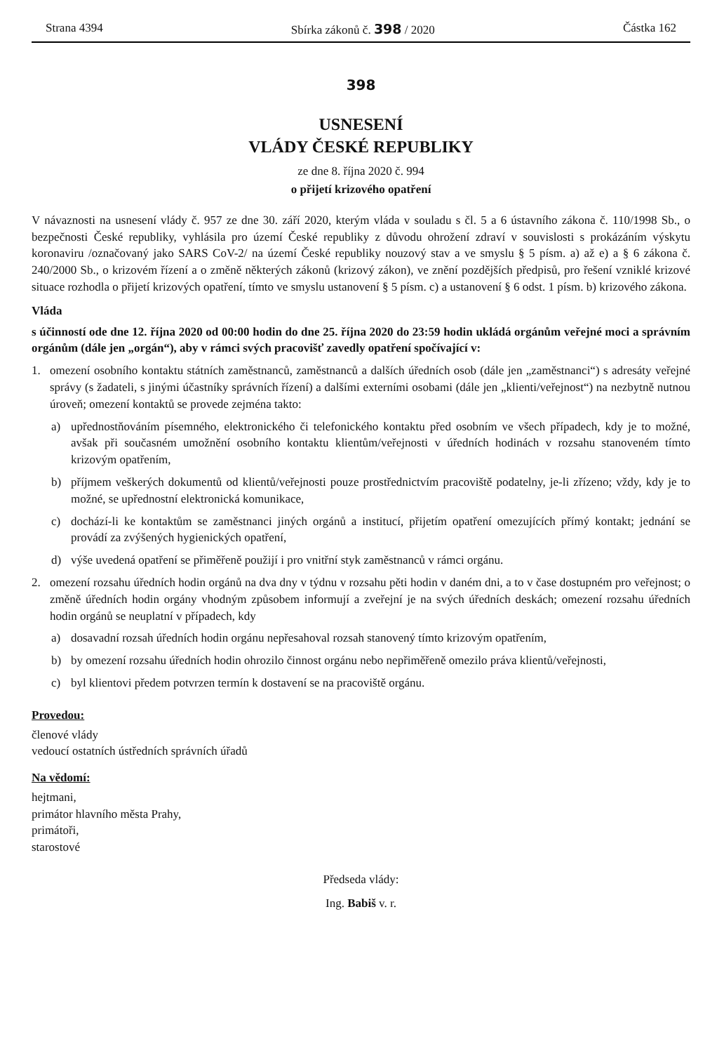Strana 4394 Sbírka zákonů č. 398 / 2020 Částka 162
398
USNESENÍ
VLÁDY ČESKÉ REPUBLIKY
ze dne 8. října 2020 č. 994
o přijetí krizového opatření
V návaznosti na usnesení vlády č. 957 ze dne 30. září 2020, kterým vláda v souladu s čl. 5 a 6 ústavního zákona č. 110/1998 Sb., o bezpečnosti České republiky, vyhlásila pro území České republiky z důvodu ohrožení zdraví v souvislosti s prokázáním výskytu koronaviru /označovaný jako SARS CoV-2/ na území České republiky nouzový stav a ve smyslu § 5 písm. a) až e) a § 6 zákona č. 240/2000 Sb., o krizovém řízení a o změně některých zákonů (krizový zákon), ve znění pozdějších předpisů, pro řešení vzniklé krizové situace rozhodla o přijetí krizových opatření, tímto ve smyslu ustanovení § 5 písm. c) a ustanovení § 6 odst. 1 písm. b) krizového zákona.
Vláda
s účinností ode dne 12. října 2020 od 00:00 hodin do dne 25. října 2020 do 23:59 hodin ukládá orgánům veřejné moci a správním orgánům (dále jen „orgán“), aby v rámci svých pracovišť zavedly opatření spočívající v:
1. omezení osobního kontaktu státních zaměstnanců, zaměstnanců a dalších úředních osob (dále jen „zaměstnanci“) s adresáty veřejné správy (s žadateli, s jinými účastníky správních řízení) a dalšími externími osobami (dále jen „klienti/veřejnost“) na nezbytně nutnou úroveň; omezení kontaktů se provede zejména takto:
a) upřednostňováním písemného, elektronického či telefonického kontaktu před osobním ve všech případech, kdy je to možné, avšak při současném umožnění osobního kontaktu klientům/veřejnosti v úředních hodinách v rozsahu stanoveném tímto krizovým opatřením,
b) příjmem veškerých dokumentů od klientů/veřejnosti pouze prostřednictvím pracoviště podatelny, je-li zřízeno; vždy, kdy je to možné, se upřednostní elektronická komunikace,
c) dochází-li ke kontaktům se zaměstnanci jiných orgánů a institucí, přijetím opatření omezujících přímý kontakt; jednání se provádí za zvýšených hygienických opatření,
d) výše uvedená opatření se přiměřeně použijí i pro vnitřní styk zaměstnanců v rámci orgánu.
2. omezení rozsahu úředních hodin orgánů na dva dny v týdnu v rozsahu pěti hodin v daném dni, a to v čase dostupném pro veřejnost; o změně úředních hodin orgány vhodným způsobem informují a zveřejní je na svých úředních deskách; omezení rozsahu úředních hodin orgánů se neuplatní v případech, kdy
a) dosavadní rozsah úředních hodin orgánu nepřesahoval rozsah stanovený tímto krizovým opatřením,
b) by omezení rozsahu úředních hodin ohrozilo činnost orgánu nebo nepřiměřeně omezilo práva klientů/veřejnosti,
c) byl klientovi předem potvrzen termín k dostavení se na pracoviště orgánu.
Provedou:
členové vlády
vedoucí ostatních ústředních správních úřadů
Na vědomí:
hejtmani,
primátor hlavního města Prahy,
primátoři,
starostové
Předseda vlády:
Ing. Babiš v. r.